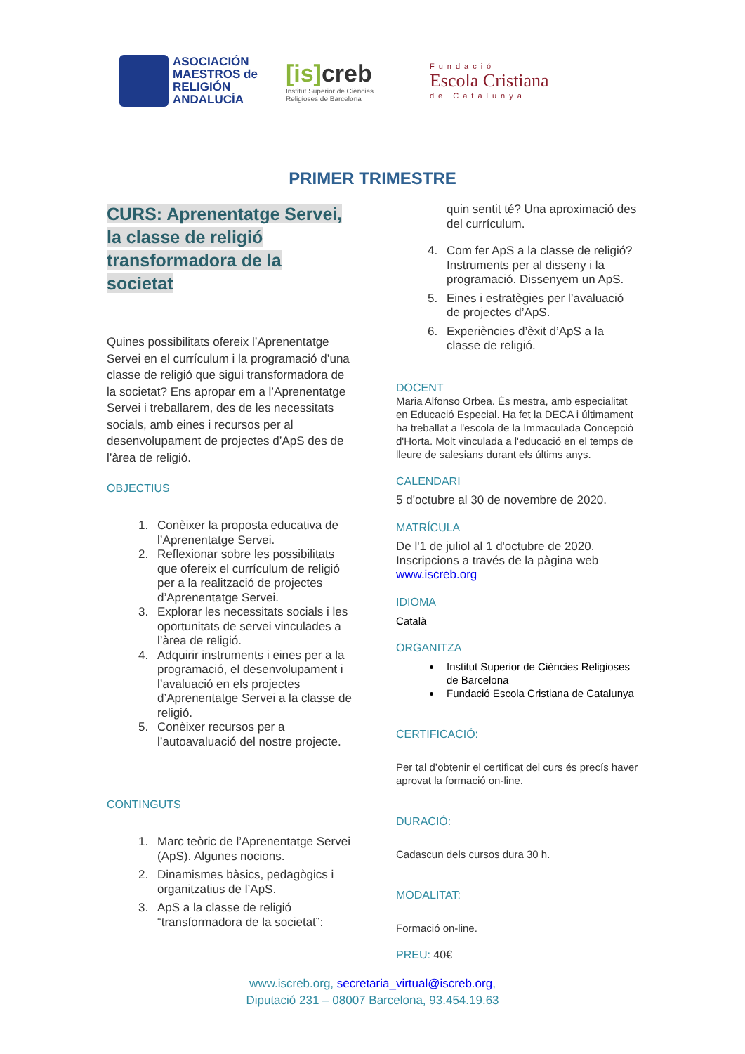ASOCIACIÓN
MAESTROS de
RELIGIÓN
ANDALUCÍA
[is] creb
Institut Superior de Ciències
Religioses de Barcelona
Fundació
Escola Cristiana
de Catalunya
PRIMER TRIMESTRE
CURS: Aprenentatge Servei,
la classe de religió
transformadora de la
societat
Quines possibilitats ofereix l’Aprenentatge Servei en el currículum i la programació d’una classe de religió que sigui transformadora de la societat? Ens apropar em a l’Aprenentatge Servei i treballarem, des de les necessitats socials, amb eines i recursos per al desenvolupament de projectes d’ApS des de l’àrea de religió.
OBJECTIUS
1. Conèixer la proposta educativa de l’Aprenentatge Servei.
2. Reflexionar sobre les possibilitats que ofereix el currículum de religió per a la realització de projectes d’Aprenentatge Servei.
3. Explorar les necessitats socials i les oportunitats de servei vinculades a l’àrea de religió.
4. Adquirir instruments i eines per a la programació, el desenvolupament i l’avaluació en els projectes d’Aprenentatge Servei a la classe de religió.
5. Conèixer recursos per a l’autoavaluació del nostre projecte.
CONTINGUTS
1. Marc teòric de l’Aprenentatge Servei (ApS). Algunes nocions.
2. Dinamismes bàsics, pedagògics i organitzatius de l’ApS.
3. ApS a la classe de religió “transformadora de la societat”:
quin sentit té? Una aproximació des del currículum.
4. Com fer ApS a la classe de religió? Instruments per al disseny i la programació. Dissenyem un ApS.
5. Eines i estratègies per l’avaluació de projectes d’ApS.
6. Experiències d’èxit d’ApS a la classe de religió.
DOCENT
Maria Alfonso Orbea. És mestra, amb especialitat en Educació Especial. Ha fet la DECA i últimament ha treballat a l'escola de la Immaculada Concepció d'Horta. Molt vinculada a l'educació en el temps de lleure de salesians durant els últims anys.
CALENDARI
5 d'octubre al 30 de novembre de 2020.
MATRÍCULA
De l'1 de juliol al 1 d'octubre de 2020.
Inscripcions a través de la pàgina web
www.iscreb.org
IDIOMA
Català
ORGANITZA
Institut Superior de Ciències Religioses de Barcelona
Fundació Escola Cristiana de Catalunya
CERTIFICACIÓ:
Per tal d’obtenir el certificat del curs és precís haver aprovat la formació on-line.
DURACIÓ:
Cadascun dels cursos dura 30 h.
MODALITAT:
Formació on-line.
PREU: 40€
www.iscreb.org, secretaria_virtual@iscreb.org,
Diputació 231 – 08007 Barcelona, 93.454.19.63